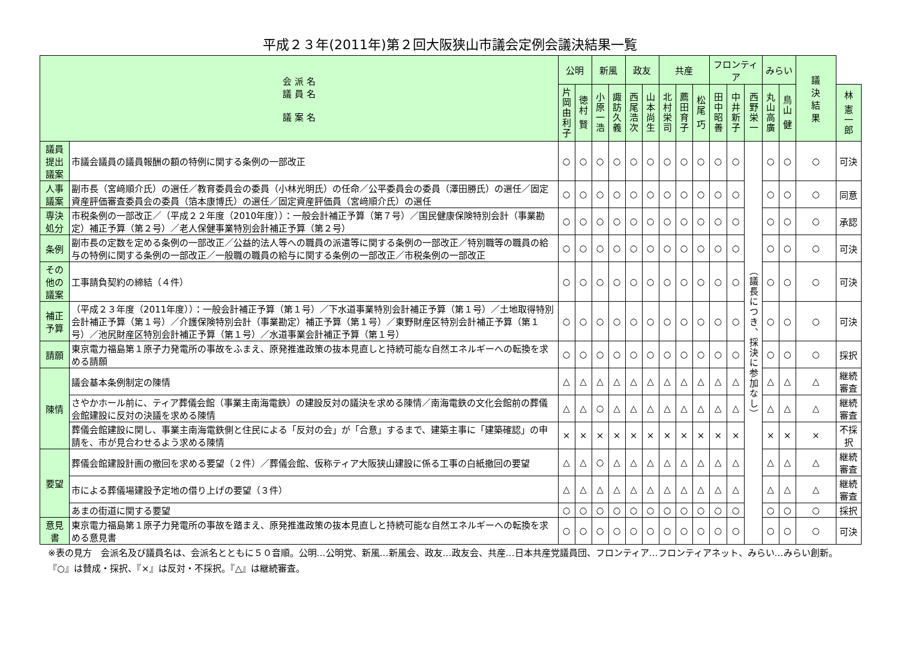平成２３年(2011年)第２回大阪狭山市議会定例会議決結果一覧
| 会 派 名 議 員 名 議 案 名 | | 公明 | | 新風 | | 政友 | | 共産 | | | フロンティア | | | みらい | | 議 決 結 果 | |
| --- | --- | --- | --- | --- | --- | --- | --- | --- | --- | --- | --- | --- | --- | --- | --- | --- | --- |
| | | 片岡由利子 | 徳村 賢 | 小原一浩 | 諏訪久義 | 西尾浩次 | 山本尚生 | 北村栄司 | 薦田育子 | 松尾 巧 | 田中昭善 | 中井新子 | 西野栄一 | 丸山高廣 | 鳥山 健 | | 林 憲一郎 |
| 議員提出議案 | 市議会議員の議員報酬の額の特例に関する条例の一部改正 | ○ | ○ | ○ | ○ | ○ | ○ | ○ | ○ | ○ | ○ | ○ | （議長につき、採決に参加なし） | ○ | ○ | ○ | 可決 |
| 人事議案 | 副市長（宮﨑順介氏）の選任／教育委員会の委員（小林光明氏）の任命／公平委員会の委員（澤田勝氏）の選任／固定資産評価審査委員会の委員（箔本康博氏）の選任／固定資産評価員（宮﨑順介氏）の選任 | ○ | ○ | ○ | ○ | ○ | ○ | ○ | ○ | ○ | ○ | ○ | | ○ | ○ | ○ | 同意 |
| 専決処分 | 市税条例の一部改正／（平成２２年度（2010年度））：一般会計補正予算（第７号）／国民健康保険特別会計（事業勘定）補正予算（第２号）／老人保健事業特別会計補正予算（第２号） | ○ | ○ | ○ | ○ | ○ | ○ | ○ | ○ | ○ | ○ | ○ | | ○ | ○ | ○ | 承認 |
| 条例 | 副市長の定数を定める条例の一部改正／公益的法人等への職員の派遣等に関する条例の一部改正／特別職等の職員の給与の特例に関する条例の一部改正／一般職の職員の給与に関する条例の一部改正／市税条例の一部改正 | ○ | ○ | ○ | ○ | ○ | ○ | ○ | ○ | ○ | ○ | ○ | | ○ | ○ | ○ | 可決 |
| その他の議案 | 工事請負契約の締結（４件） | ○ | ○ | ○ | ○ | ○ | ○ | ○ | ○ | ○ | ○ | ○ | | ○ | ○ | ○ | 可決 |
| 補正予算 | （平成２３年度（2011年度））：一般会計補正予算（第１号）／下水道事業特別会計補正予算（第１号）／土地取得特別会計補正予算（第１号）／介護保険特別会計（事業勘定）補正予算（第１号）／東野財産区特別会計補正予算（第１号）／池尻財産区特別会計補正予算（第１号）／水道事業会計補正予算（第１号） | ○ | ○ | ○ | ○ | ○ | ○ | ○ | ○ | ○ | ○ | ○ | | ○ | ○ | ○ | 可決 |
| 請願 | 東京電力福島第１原子力発電所の事故をふまえ、原発推進政策の抜本見直しと持続可能な自然エネルギーへの転換を求める請願 | ○ | ○ | ○ | ○ | ○ | ○ | ○ | ○ | ○ | ○ | ○ | | ○ | ○ | ○ | 採択 |
| 陳情 | 議会基本条例制定の陳情 | △ | △ | △ | △ | △ | △ | △ | △ | △ | △ | △ | | △ | △ | △ | 継続審査 |
| | さやかホール前に、ティア葬儀会館（事業主南海電鉄）の建設反対の議決を求める陳情／南海電鉄の文化会館前の葬儀会館建設に反対の決議を求める陳情 | △ | △ | ○ | △ | △ | △ | △ | △ | △ | △ | △ | | △ | △ | △ | 継続審査 |
| | 葬儀会館建設に関し、事業主南海電鉄側と住民による「反対の会」が「合意」するまで、建築主事に「建築確認」の申請を、市が見合わせるよう求める陳情 | × | × | × | × | × | × | × | × | × | × | × | | × | × | × | 不採択 |
| 要望 | 葬儀会館建設計画の撤回を求める要望（２件）／葬儀会館、仮称ティア大阪狭山建設に係る工事の白紙撤回の要望 | △ | △ | ○ | △ | △ | △ | △ | △ | △ | △ | △ | | △ | △ | △ | 継続審査 |
| | 市による葬儀場建設予定地の借り上げの要望（３件） | △ | △ | △ | △ | △ | △ | △ | △ | △ | △ | △ | | △ | △ | △ | 継続審査 |
| | あまの街道に関する要望 | ○ | ○ | ○ | ○ | ○ | ○ | ○ | ○ | ○ | ○ | ○ | | ○ | ○ | ○ | 採択 |
| 意見書 | 東京電力福島第１原子力発電所の事故を踏まえ、原発推進政策の抜本見直しと持続可能な自然エネルギーへの転換を求める意見書 | ○ | ○ | ○ | ○ | ○ | ○ | ○ | ○ | ○ | ○ | ○ | | ○ | ○ | ○ | 可決 |
※表の見方　会派名及び議員名は、会派名とともに５０音順。公明…公明党、新風…新風会、政友…政友会、共産…日本共産党議員団、フロンティア…フロンティアネット、みらい…みらい創新。　『○』は賛成・採択、『×』は反対・不採択。『△』は継続審査。